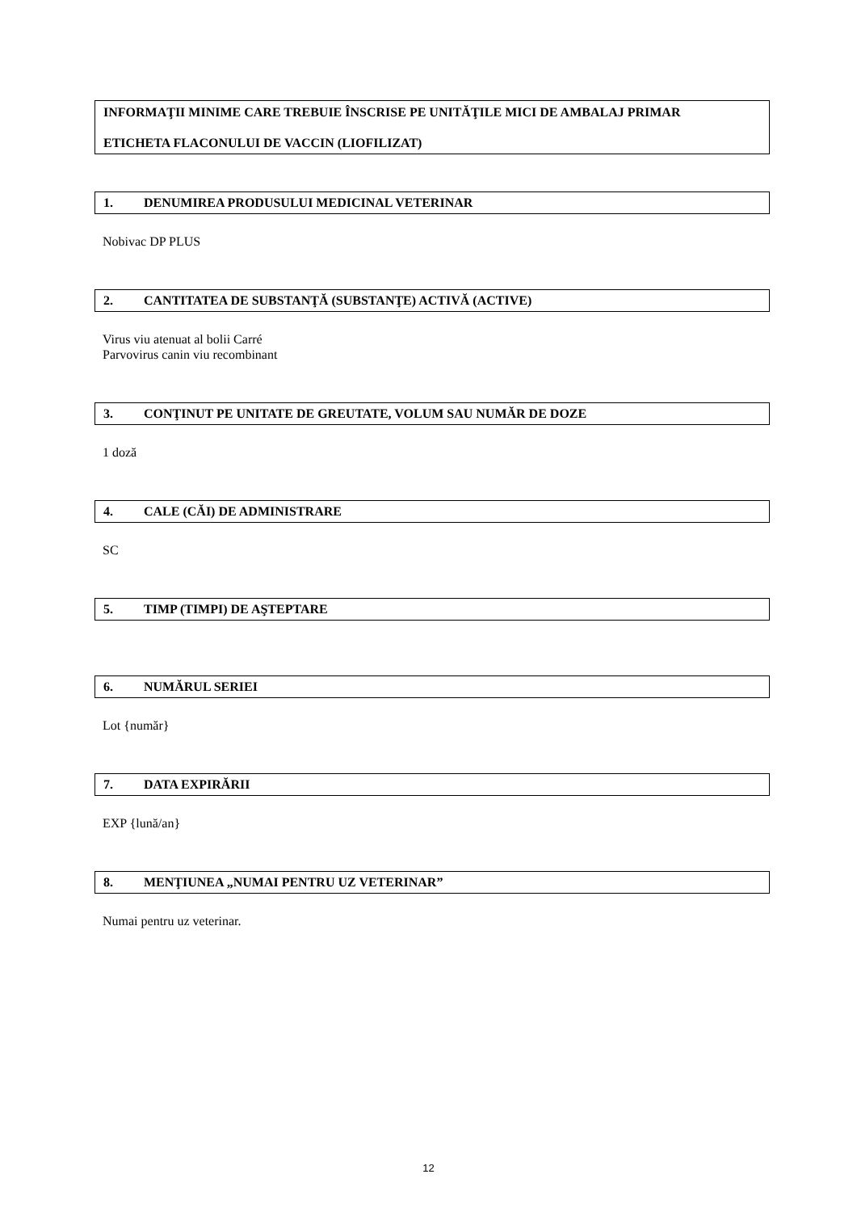INFORMAŢII MINIME CARE TREBUIE ÎNSCRISE PE UNITĂŢILE MICI DE AMBALAJ PRIMAR
ETICHETA FLACONULUI DE VACCIN (LIOFILIZAT)
1. DENUMIREA PRODUSULUI MEDICINAL VETERINAR
Nobivac DP PLUS
2. CANTITATEA DE SUBSTANŢĂ (SUBSTANŢE) ACTIVĂ (ACTIVE)
Virus viu atenuat al bolii Carré
Parvovirus canin viu recombinant
3. CONŢINUT PE UNITATE DE GREUTATE, VOLUM SAU NUMĂR DE DOZE
1 doză
4. CALE (CĂI) DE ADMINISTRARE
SC
5. TIMP (TIMPI) DE AŞTEPTARE
6. NUMĂRUL SERIEI
Lot {număr}
7. DATA EXPIRĂRII
EXP {lună/an}
8. MENŢIUNEA „NUMAI PENTRU UZ VETERINAR”
Numai pentru uz veterinar.
12